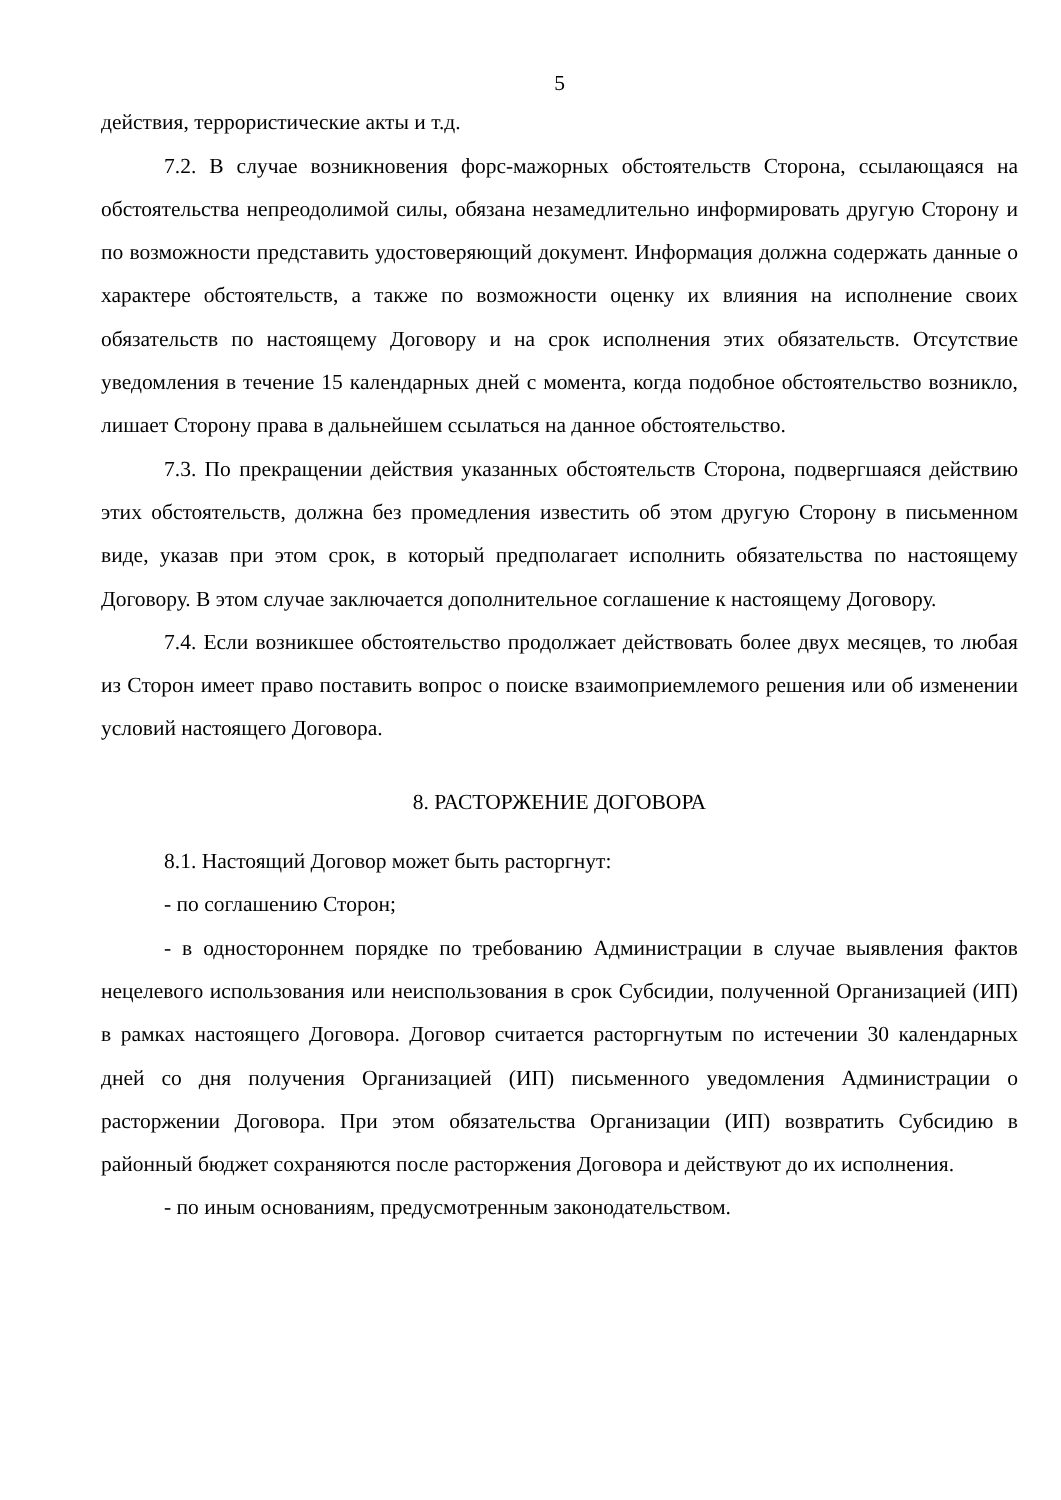5
действия, террористические акты и т.д.
7.2. В случае возникновения форс-мажорных обстоятельств Сторона, ссылающаяся на обстоятельства непреодолимой силы, обязана незамедлительно информировать другую Сторону и по возможности представить удостоверяющий документ. Информация должна содержать данные о характере обстоятельств, а также по возможности оценку их влияния на исполнение своих обязательств по настоящему Договору и на срок исполнения этих обязательств. Отсутствие уведомления в течение 15 календарных дней с момента, когда подобное обстоятельство возникло, лишает Сторону права в дальнейшем ссылаться на данное обстоятельство.
7.3. По прекращении действия указанных обстоятельств Сторона, подвергшаяся действию этих обстоятельств, должна без промедления известить об этом другую Сторону в письменном виде, указав при этом срок, в который предполагает исполнить обязательства по настоящему Договору. В этом случае заключается дополнительное соглашение к настоящему Договору.
7.4. Если возникшее обстоятельство продолжает действовать более двух месяцев, то любая из Сторон имеет право поставить вопрос о поиске взаимоприемлемого решения или об изменении условий настоящего Договора.
8. РАСТОРЖЕНИЕ ДОГОВОРА
8.1. Настоящий Договор может быть расторгнут:
- по соглашению Сторон;
- в одностороннем порядке по требованию Администрации в случае выявления фактов нецелевого использования или неиспользования в срок Субсидии, полученной Организацией (ИП) в рамках настоящего Договора. Договор считается расторгнутым по истечении 30 календарных дней со дня получения Организацией (ИП) письменного уведомления Администрации о расторжении Договора. При этом обязательства Организации (ИП) возвратить Субсидию в районный бюджет сохраняются после расторжения Договора и действуют до их исполнения.
- по иным основаниям, предусмотренным законодательством.